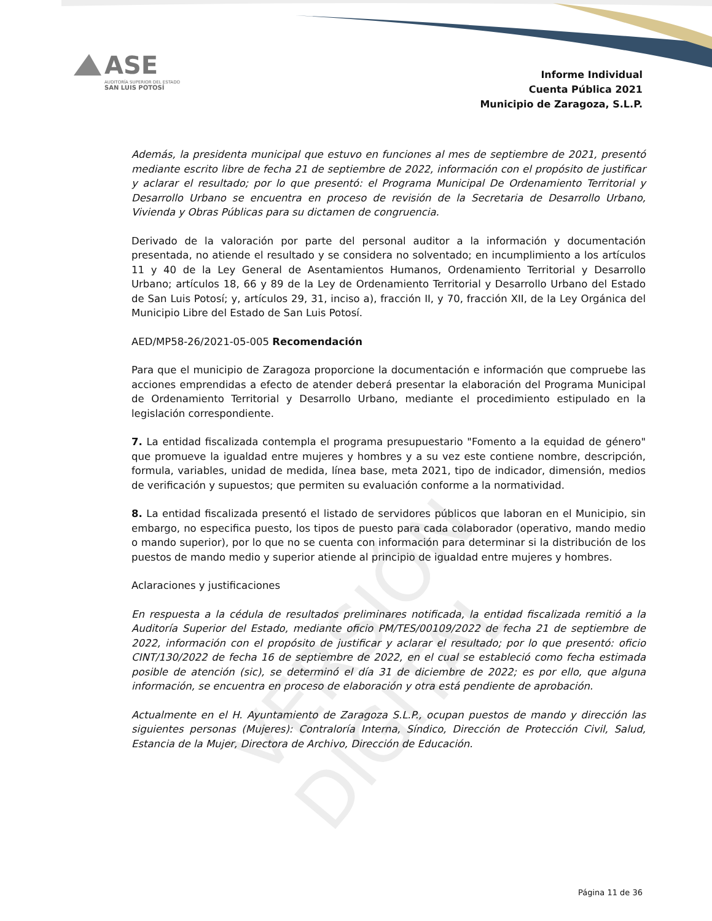ASE
AUDITORÍA SUPERIOR DEL ESTADO
SAN LUIS POTOSÍ
Informe Individual
Cuenta Pública 2021
Municipio de Zaragoza, S.L.P.
VERSIÓN DIGITAL
Además, la presidenta municipal que estuvo en funciones al mes de septiembre de 2021, presentó mediante escrito libre de fecha 21 de septiembre de 2022, información con el propósito de justificar y aclarar el resultado; por lo que presentó: el Programa Municipal De Ordenamiento Territorial y Desarrollo Urbano se encuentra en proceso de revisión de la Secretaria de Desarrollo Urbano, Vivienda y Obras Públicas para su dictamen de congruencia.
Derivado de la valoración por parte del personal auditor a la información y documentación presentada, no atiende el resultado y se considera no solventado; en incumplimiento a los artículos 11 y 40 de la Ley General de Asentamientos Humanos, Ordenamiento Territorial y Desarrollo Urbano; artículos 18, 66 y 89 de la Ley de Ordenamiento Territorial y Desarrollo Urbano del Estado de San Luis Potosí; y, artículos 29, 31, inciso a), fracción II, y 70, fracción XII, de la Ley Orgánica del Municipio Libre del Estado de San Luis Potosí.
AED/MP58-26/2021-05-005 Recomendación
Para que el municipio de Zaragoza proporcione la documentación e información que compruebe las acciones emprendidas a efecto de atender deberá presentar la elaboración del Programa Municipal de Ordenamiento Territorial y Desarrollo Urbano, mediante el procedimiento estipulado en la legislación correspondiente.
7. La entidad fiscalizada contempla el programa presupuestario "Fomento a la equidad de género" que promueve la igualdad entre mujeres y hombres y a su vez este contiene nombre, descripción, formula, variables, unidad de medida, línea base, meta 2021, tipo de indicador, dimensión, medios de verificación y supuestos; que permiten su evaluación conforme a la normatividad.
8. La entidad fiscalizada presentó el listado de servidores públicos que laboran en el Municipio, sin embargo, no especifica puesto, los tipos de puesto para cada colaborador (operativo, mando medio o mando superior), por lo que no se cuenta con información para determinar si la distribución de los puestos de mando medio y superior atiende al principio de igualdad entre mujeres y hombres.
Aclaraciones y justificaciones
En respuesta a la cédula de resultados preliminares notificada, la entidad fiscalizada remitió a la Auditoría Superior del Estado, mediante oficio PM/TES/00109/2022 de fecha 21 de septiembre de 2022, información con el propósito de justificar y aclarar el resultado; por lo que presentó: oficio CINT/130/2022 de fecha 16 de septiembre de 2022, en el cual se estableció como fecha estimada posible de atención (sic), se determinó el día 31 de diciembre de 2022; es por ello, que alguna información, se encuentra en proceso de elaboración y otra está pendiente de aprobación.
Actualmente en el H. Ayuntamiento de Zaragoza S.L.P., ocupan puestos de mando y dirección las siguientes personas (Mujeres): Contraloría Interna, Síndico, Dirección de Protección Civil, Salud, Estancia de la Mujer, Directora de Archivo, Dirección de Educación.
Página 11 de 36